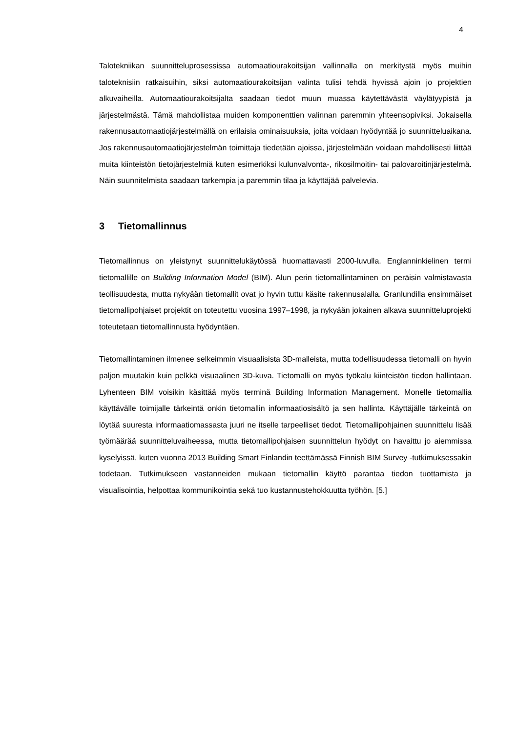4
Talotekniikan suunnitteluprosessissa automaatiourakoitsijan vallinnalla on merkitystä myös muihin taloteknisiin ratkaisuihin, siksi automaatiourakoitsijan valinta tulisi tehdä hyvissä ajoin jo projektien alkuvaiheilla. Automaatiourakoitsijalta saadaan tiedot muun muassa käytettävästä väylätyypistä ja järjestelmästä. Tämä mahdollistaa muiden komponenttien valinnan paremmin yhteensopiviksi. Jokaisella rakennusautomaatiojärjestelmällä on erilaisia ominaisuuksia, joita voidaan hyödyntää jo suunnitteluaikana. Jos rakennusautomaatiojärjestelmän toimittaja tiedetään ajoissa, järjestelmään voidaan mahdollisesti liittää muita kiinteistön tietojärjestelmiä kuten esimerkiksi kulunvalvonta-, rikosilmoitin- tai palovaroitinjärjestelmä. Näin suunnitelmista saadaan tarkempia ja paremmin tilaa ja käyttäjää palvelevia.
3 Tietomallinnus
Tietomallinnus on yleistynyt suunnittelukäytössä huomattavasti 2000-luvulla. Englanninkielinen termi tietomallille on Building Information Model (BIM). Alun perin tietomallintaminen on peräisin valmistavasta teollisuudesta, mutta nykyään tietomallit ovat jo hyvin tuttu käsite rakennusalalla. Granlundilla ensimmäiset tietomallipohjaiset projektit on toteutettu vuosina 1997–1998, ja nykyään jokainen alkava suunnitteluprojekti toteutetaan tietomallinnusta hyödyntäen.
Tietomallintaminen ilmenee selkeimmin visuaalisista 3D-malleista, mutta todellisuudessa tietomalli on hyvin paljon muutakin kuin pelkkä visuaalinen 3D-kuva. Tietomalli on myös työkalu kiinteistön tiedon hallintaan. Lyhenteen BIM voisikin käsittää myös terminä Building Information Management. Monelle tietomallia käyttävälle toimijalle tärkeintä onkin tietomallin informaatiosisältö ja sen hallinta. Käyttäjälle tärkeintä on löytää suuresta informaatiomassasta juuri ne itselle tarpeelliset tiedot. Tietomallipohjainen suunnittelu lisää työmäärää suunnitteluvaiheessa, mutta tietomallipohjaisen suunnittelun hyödyt on havaittu jo aiemmissa kyselyissä, kuten vuonna 2013 Building Smart Finlandin teettämässä Finnish BIM Survey -tutkimuksessakin todetaan. Tutkimukseen vastanneiden mukaan tietomallin käyttö parantaa tiedon tuottamista ja visualisointia, helpottaa kommunikointia sekä tuo kustannustehokkuutta työhön. [5.]